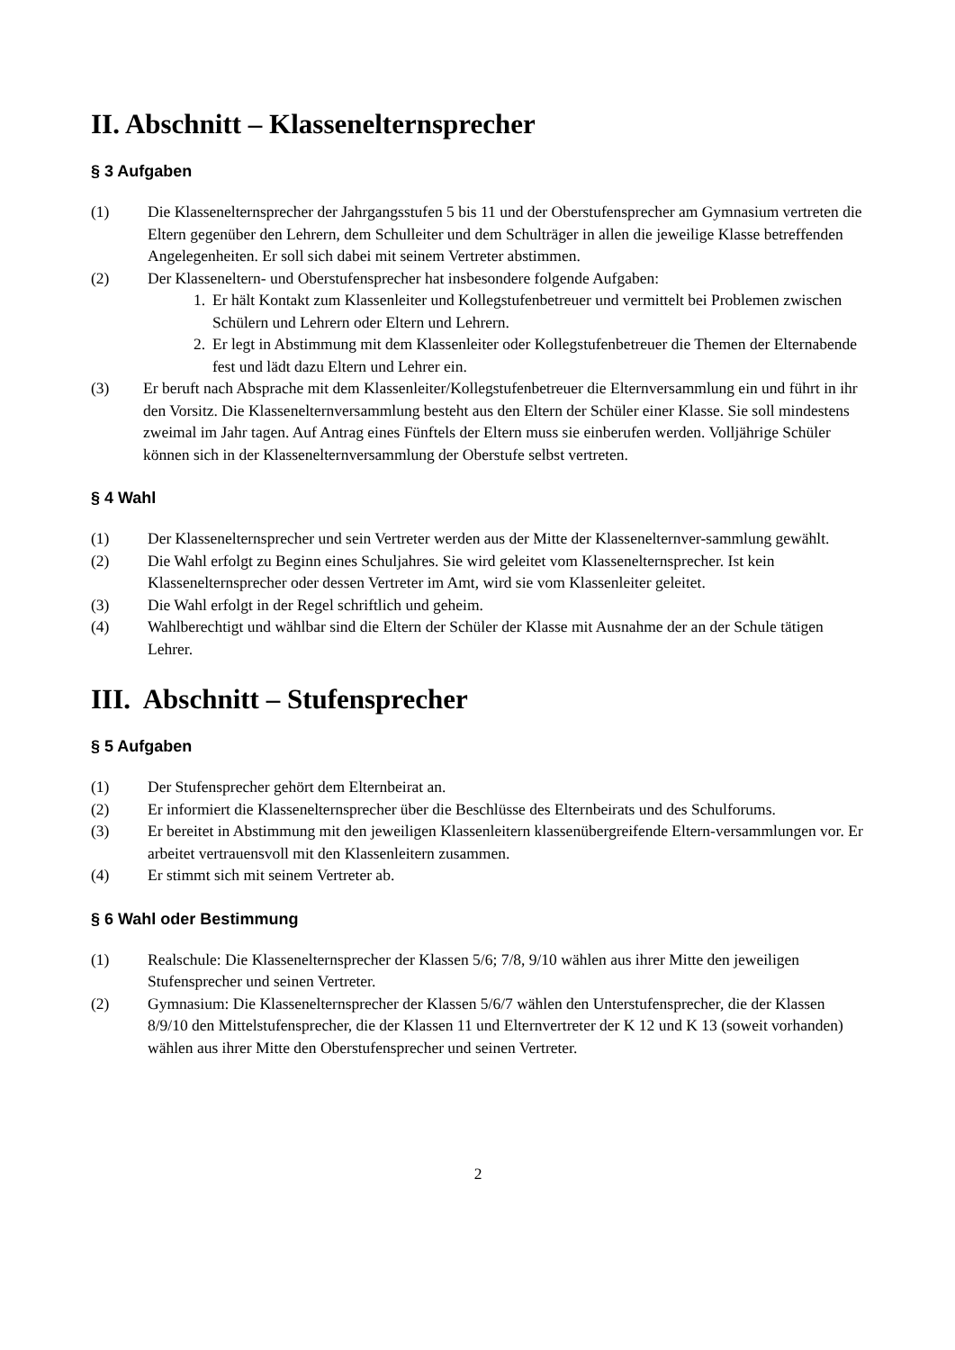II. Abschnitt – Klasseneltern­sprecher
§ 3 Aufgaben
(1) Die Klassenelternsprecher der Jahrgangsstufen 5 bis 11 und der Oberstufensprecher am Gymnasium vertreten die Eltern gegenüber den Lehrern, dem Schulleiter und dem Schulträger in allen die jeweilige Klasse betreffenden Angelegenheiten. Er soll sich dabei mit seinem Vertreter abstimmen.
(2) Der Klasseneltern- und Oberstufensprecher hat insbesondere folgende Aufgaben:
1. Er hält Kontakt zum Klassenleiter und Kollegstufenbetreuer und vermittelt bei Problemen zwischen Schülern und Lehrern oder Eltern und Lehrern.
2. Er legt in Abstimmung mit dem Klassenleiter oder Kollegstufenbetreuer die Themen der Elternabende fest und lädt dazu Eltern und Lehrer ein.
(3) Er beruft nach Absprache mit dem Klassenleiter/Kollegstufenbetreuer die Elternversammlung ein und führt in ihr den Vorsitz. Die Klassenelternversammlung besteht aus den Eltern der Schüler einer Klasse. Sie soll mindestens zweimal im Jahr tagen. Auf Antrag eines Fünftels der Eltern muss sie einberufen werden. Volljährige Schüler können sich in der Klassenelternversammlung der Oberstufe selbst vertreten.
§ 4 Wahl
(1) Der Klassenelternsprecher und sein Vertreter werden aus der Mitte der Klassenelternver-sammlung gewählt.
(2) Die Wahl erfolgt zu Beginn eines Schuljahres. Sie wird geleitet vom Klassenelternsprecher. Ist kein Klassenelternsprecher oder dessen Vertreter im Amt, wird sie vom Klassenleiter geleitet.
(3) Die Wahl erfolgt in der Regel schriftlich und geheim.
(4) Wahlberechtigt und wählbar sind die Eltern der Schüler der Klasse mit Ausnahme der an der Schule tätigen Lehrer.
III. Abschnitt – Stufensprecher
§ 5 Aufgaben
(1) Der Stufensprecher gehört dem Elternbeirat an.
(2) Er informiert die Klassenelternsprecher über die Beschlüsse des Elternbeirats und des Schulforums.
(3) Er bereitet in Abstimmung mit den jeweiligen Klassenleitern klassenübergreifende Eltern-versammlungen vor. Er arbeitet vertrauensvoll mit den Klassenleitern zusammen.
(4) Er stimmt sich mit seinem Vertreter ab.
§ 6 Wahl oder Bestimmung
(1) Realschule: Die Klassenelternsprecher der Klassen 5/6; 7/8, 9/10 wählen aus ihrer Mitte den jeweiligen Stufensprecher und seinen Vertreter.
(2) Gymnasium: Die Klassenelternsprecher der Klassen 5/6/7 wählen den Unterstufensprecher, die der Klassen 8/9/10 den Mittelstufensprecher, die der Klassen 11 und Elternvertreter der K 12 und K 13 (soweit vorhanden) wählen aus ihrer Mitte den Oberstufensprecher und seinen Vertreter.
2